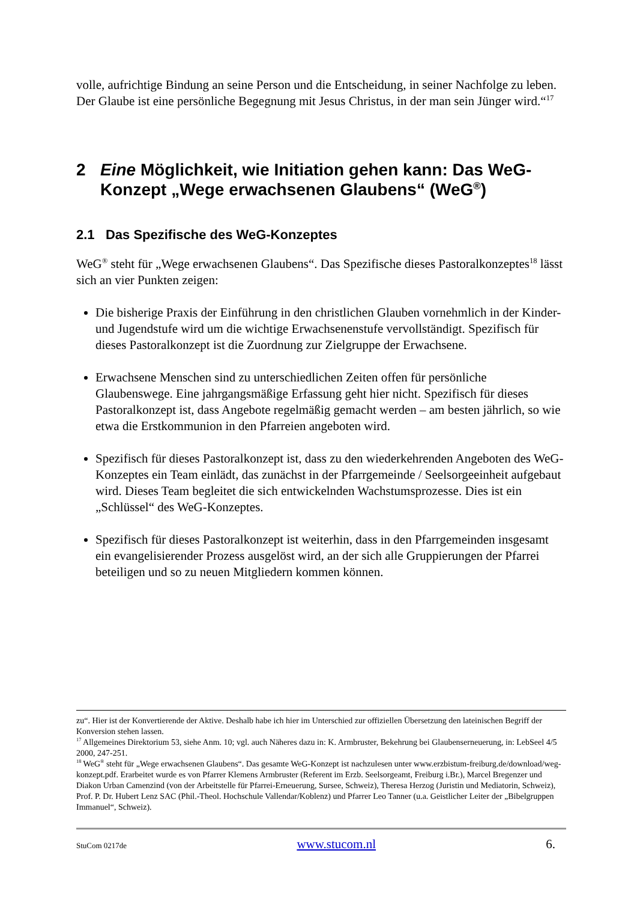volle, aufrichtige Bindung an seine Person und die Entscheidung, in seiner Nachfolge zu leben. Der Glaube ist eine persönliche Begegnung mit Jesus Christus, in der man sein Jünger wird.“<sup>17</sup>
2 Eine Möglichkeit, wie Initiation gehen kann: Das WeG-Konzept „Wege erwachsenen Glaubens“ (WeG<sup>®</sup>)
2.1 Das Spezifische des WeG-Konzeptes
WeG<sup>®</sup> steht für „Wege erwachsenen Glaubens“. Das Spezifische dieses Pastoralkonzeptes<sup>18</sup> lässt sich an vier Punkten zeigen:
Die bisherige Praxis der Einführung in den christlichen Glauben vornehmlich in der Kinder- und Jugendstufe wird um die wichtige Erwachsenenstufe vervollständigt. Spezifisch für dieses Pastoralkonzept ist die Zuordnung zur Zielgruppe der Erwachsene.
Erwachsene Menschen sind zu unterschiedlichen Zeiten offen für persönliche Glaubenswege. Eine jahrgangsmäßige Erfassung geht hier nicht. Spezifisch für dieses Pastoralkonzept ist, dass Angebote regelmäßig gemacht werden – am besten jährlich, so wie etwa die Erstkommunion in den Pfarreien angeboten wird.
Spezifisch für dieses Pastoralkonzept ist, dass zu den wiederkehrenden Angeboten des WeG-Konzeptes ein Team einlädt, das zunächst in der Pfarrgemeinde / Seelsorgeeinheit aufgebaut wird. Dieses Team begleitet die sich entwickelnden Wachstumsprozesse. Dies ist ein „Schlüssel“ des WeG-Konzeptes.
Spezifisch für dieses Pastoralkonzept ist weiterhin, dass in den Pfarrgemeinden insgesamt ein evangelisierender Prozess ausgelöst wird, an der sich alle Gruppierungen der Pfarrei beteiligen und so zu neuen Mitgliedern kommen können.
zu“. Hier ist der Konvertierende der Aktive. Deshalb habe ich hier im Unterschied zur offiziellen Übersetzung den lateinischen Begriff der Konversion stehen lassen.
<sup>17</sup> Allgemeines Direktorium 53, siehe Anm. 10; vgl. auch Näheres dazu in: K. Armbruster, Bekehrung bei Glaubenserneuerung, in: LebSeel 4/5 2000, 247-251.
<sup>18</sup> WeG<sup>®</sup> steht für „Wege erwachsenen Glaubens“. Das gesamte WeG-Konzept ist nachzulesen unter www.erzbistum-freiburg.de/download/weg-konzept.pdf. Erarbeitet wurde es von Pfarrer Klemens Armbruster (Referent im Erzb. Seelsorgeamt, Freiburg i.Br.), Marcel Bregenzer und Diakon Urban Camenzind (von der Arbeitstelle für Pfarrei-Erneuerung, Sursee, Schweiz), Theresa Herzog (Juristin und Mediatorin, Schweiz), Prof. P. Dr. Hubert Lenz SAC (Phil.-Theol. Hochschule Vallendar/Koblenz) und Pfarrer Leo Tanner (u.a. Geistlicher Leiter der „Bibelgruppen Immanuel“, Schweiz).
StuCom 0217de www.stucom.nl 6.